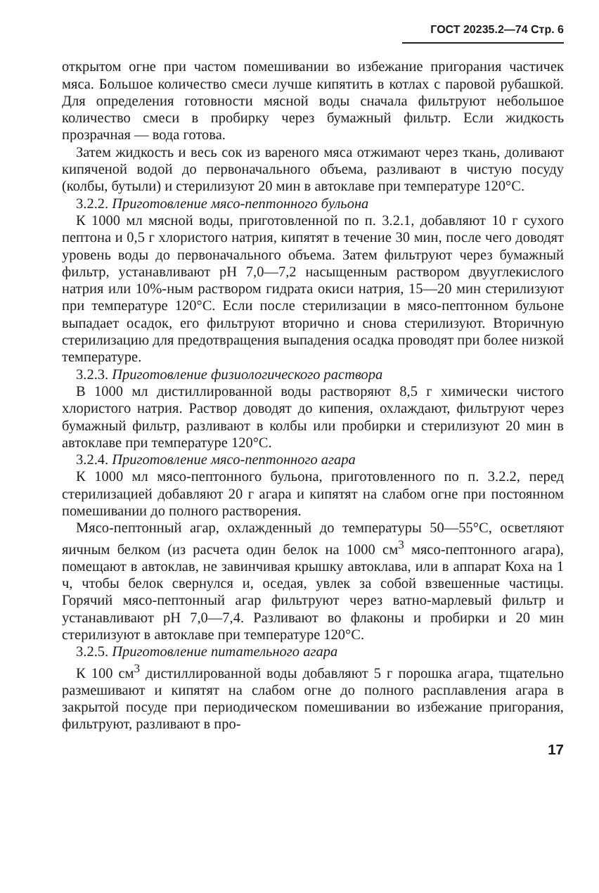ГОСТ 20235.2—74 Стр. 6
открытом огне при частом помешивании во избежание пригорания частичек мяса. Большое количество смеси лучше кипятить в котлах с паровой рубашкой. Для определения готовности мясной воды сначала фильтруют небольшое количество смеси в пробирку через бумажный фильтр. Если жидкость прозрачная — вода готова.
Затем жидкость и весь сок из вареного мяса отжимают через ткань, доливают кипяченой водой до первоначального объема, разливают в чистую посуду (колбы, бутыли) и стерилизуют 20 мин в автоклаве при температуре 120°С.
3.2.2. Приготовление мясо-пептонного бульона
К 1000 мл мясной воды, приготовленной по п. 3.2.1, добавляют 10 г сухого пептона и 0,5 г хлористого натрия, кипятят в течение 30 мин, после чего доводят уровень воды до первоначального объема. Затем фильтруют через бумажный фильтр, устанавливают рН 7,0—7,2 насыщенным раствором двууглекислого натрия или 10%-ным раствором гидрата окиси натрия, 15—20 мин стерилизуют при температуре 120°С. Если после стерилизации в мясо-пептонном бульоне выпадает осадок, его фильтруют вторично и снова стерилизуют. Вторичную стерилизацию для предотвращения выпадения осадка проводят при более низкой температуре.
3.2.3. Приготовление физиологического раствора
В 1000 мл дистиллированной воды растворяют 8,5 г химически чистого хлористого натрия. Раствор доводят до кипения, охлаждают, фильтруют через бумажный фильтр, разливают в колбы или пробирки и стерилизуют 20 мин в автоклаве при температуре 120°С.
3.2.4. Приготовление мясо-пептонного агара
К 1000 мл мясо-пептонного бульона, приготовленного по п. 3.2.2, перед стерилизацией добавляют 20 г агара и кипятят на слабом огне при постоянном помешивании до полного растворения.
Мясо-пептонный агар, охлажденный до температуры 50—55°С, осветляют яичным белком (из расчета один белок на 1000 см<sup>3</sup> мясо-пептонного агара), помещают в автоклав, не завинчивая крышку автоклава, или в аппарат Коха на 1 ч, чтобы белок свернулся и, оседая, увлек за собой взвешенные частицы. Горячий мясо-пептонный агар фильтруют через ватно-марлевый фильтр и устанавливают рН 7,0—7,4. Разливают во флаконы и пробирки и 20 мин стерилизуют в автоклаве при температуре 120°С.
3.2.5. Приготовление питательного агара
К 100 см<sup>3</sup> дистиллированной воды добавляют 5 г порошка агара, тщательно размешивают и кипятят на слабом огне до полного расплавления агара в закрытой посуде при периодическом помешивании во избежание пригорания, фильтруют, разливают в про-
17